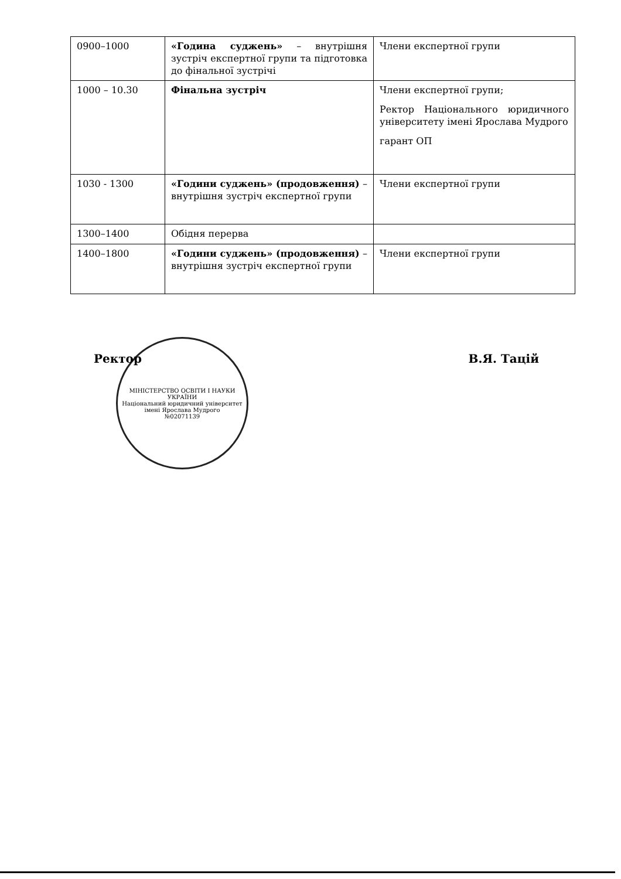| 0900–1000 | «Година суджень» – внутрішня зустріч експертної групи та підготовка до фінальної зустрічі | Члени експертної групи |
| 1000 – 10.30 | Фінальна зустріч | Члени експертної групи; Ректор Національного юридичного університету імені Ярослава Мудрого гарант ОП |
| 1030 - 1300 | «Години суджень» (продовження) – внутрішня зустріч експертної групи | Члени експертної групи |
| 1300–1400 | Обідня перерва | |
| 1400–1800 | «Години суджень» (продовження) – внутрішня зустріч експертної групи | Члени експертної групи |
МІНІСТЕРСТВО ОСВІТИ І НАУКИ УКРАЇНИ
Національний юридичний університет імені Ярослава Мудрого
№02071139
Ректор В.Я. Тацій